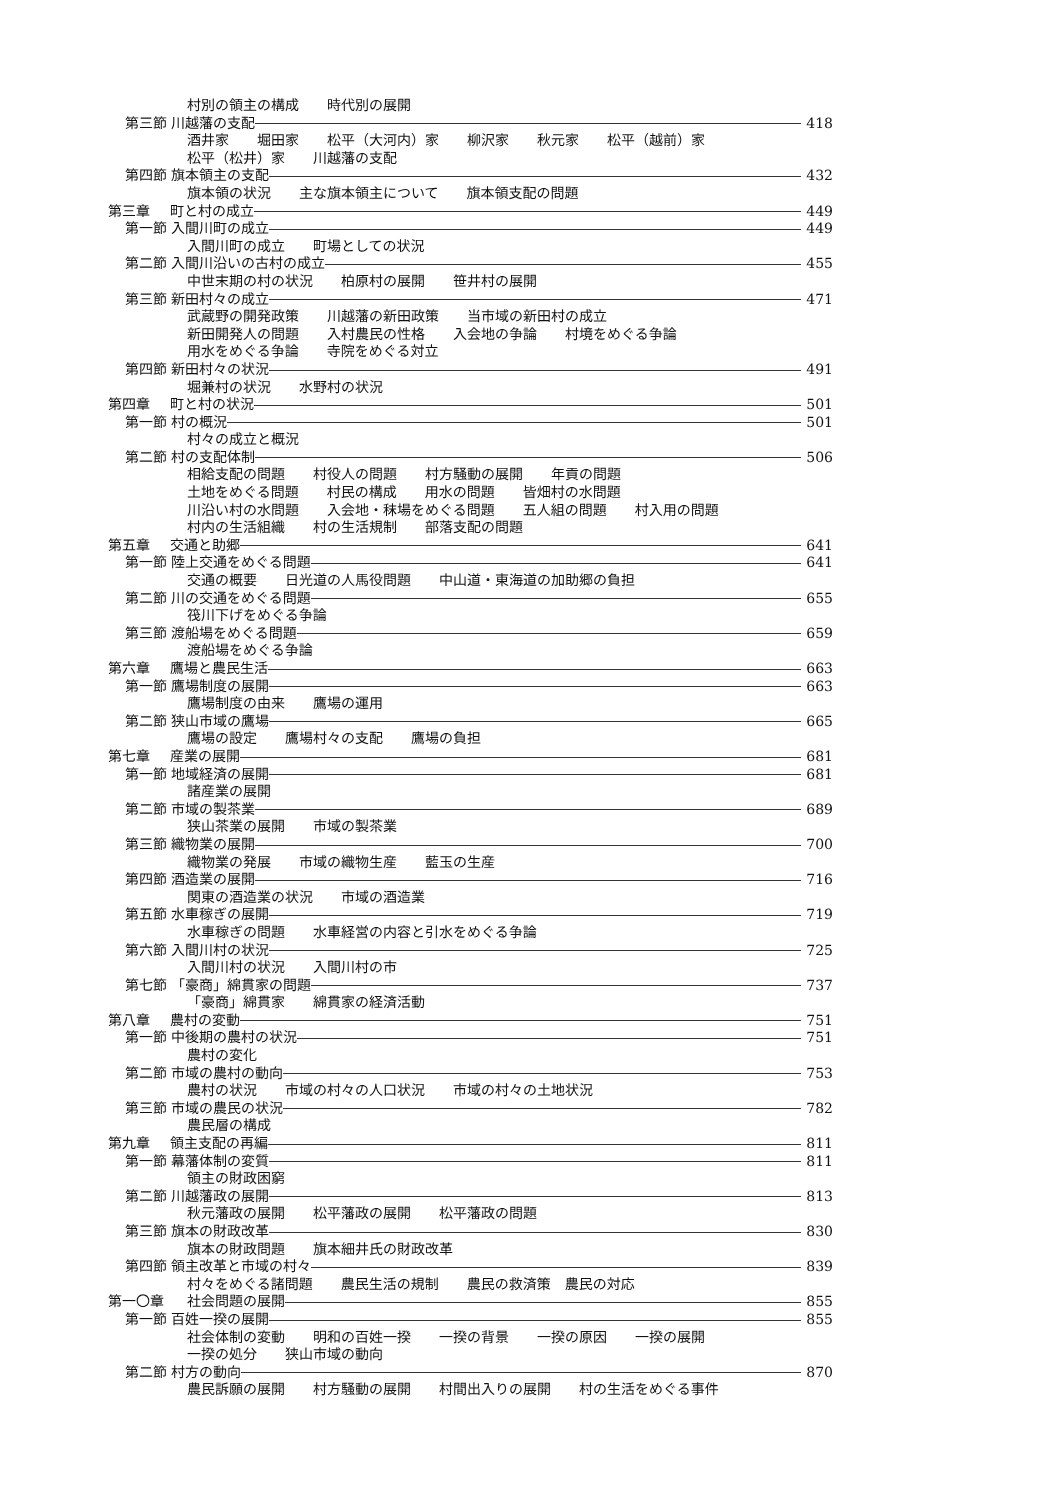村別の領主の構成　　時代別の展開
第三節 川越藩の支配 418
酒井家　　堀田家　　松平（大河内）家　　柳沢家　　秋元家　　松平（越前）家
松平（松井）家　　川越藩の支配
第四節 旗本領主の支配 432
旗本領の状況　　主な旗本領主について　　旗本領支配の問題
第三章 町と村の成立 449
第一節 入間川町の成立 449
入間川町の成立　　町場としての状況
第二節 入間川沿いの古村の成立 455
中世末期の村の状況　　柏原村の展開　　笹井村の展開
第三節 新田村々の成立 471
武蔵野の開発政策　　川越藩の新田政策　　当市域の新田村の成立
新田開発人の問題　　入村農民の性格　　入会地の争論　　村境をめぐる争論
用水をめぐる争論　　寺院をめぐる対立
第四節 新田村々の状況 491
堀兼村の状況　　水野村の状況
第四章 町と村の状況 501
第一節 村の概況 501
村々の成立と概況
第二節 村の支配体制 506
相給支配の問題　　村役人の問題　　村方騒動の展開　　年貢の問題
土地をめぐる問題　　村民の構成　　用水の問題　　皆畑村の水問題
川沿い村の水問題　　入会地・秣場をめぐる問題　　五人組の問題　　村入用の問題
村内の生活組織　　村の生活規制　　部落支配の問題
第五章 交通と助郷 641
第一節 陸上交通をめぐる問題 641
交通の概要　　日光道の人馬役問題　　中山道・東海道の加助郷の負担
第二節 川の交通をめぐる問題 655
筏川下げをめぐる争論
第三節 渡船場をめぐる問題 659
渡船場をめぐる争論
第六章 鷹場と農民生活 663
第一節 鷹場制度の展開 663
鷹場制度の由来　　鷹場の運用
第二節 狭山市域の鷹場 665
鷹場の設定　　鷹場村々の支配　　鷹場の負担
第七章 産業の展開 681
第一節 地域経済の展開 681
諸産業の展開
第二節 市域の製茶業 689
狭山茶業の展開　　市域の製茶業
第三節 織物業の展開 700
織物業の発展　　市域の織物生産　　藍玉の生産
第四節 酒造業の展開 716
関東の酒造業の状況　　市域の酒造業
第五節 水車稼ぎの展開 719
水車稼ぎの問題　　水車経営の内容と引水をめぐる争論
第六節 入間川村の状況 725
入間川村の状況　　入間川村の市
第七節 「豪商」綿貫家の問題 737
「豪商」綿貫家　　綿貫家の経済活動
第八章 農村の変動 751
第一節 中後期の農村の状況 751
農村の変化
第二節 市域の農村の動向 753
農村の状況　　市域の村々の人口状況　　市域の村々の土地状況
第三節 市域の農民の状況 782
農民層の構成
第九章 領主支配の再編 811
第一節 幕藩体制の変質 811
領主の財政困窮
第二節 川越藩政の展開 813
秋元藩政の展開　　松平藩政の展開　　松平藩政の問題
第三節 旗本の財政改革 830
旗本の財政問題　　旗本細井氏の財政改革
第四節 領主改革と市域の村々 839
村々をめぐる諸問題　　農民生活の規制　　農民の救済策　農民の対応
第一〇章 社会問題の展開 855
第一節 百姓一揆の展開 855
社会体制の変動　　明和の百姓一揆　　一揆の背景　　一揆の原因　　一揆の展開
一揆の処分　　狭山市域の動向
第二節 村方の動向 870
農民訴願の展開　　村方騒動の展開　　村間出入りの展開　　村の生活をめぐる事件